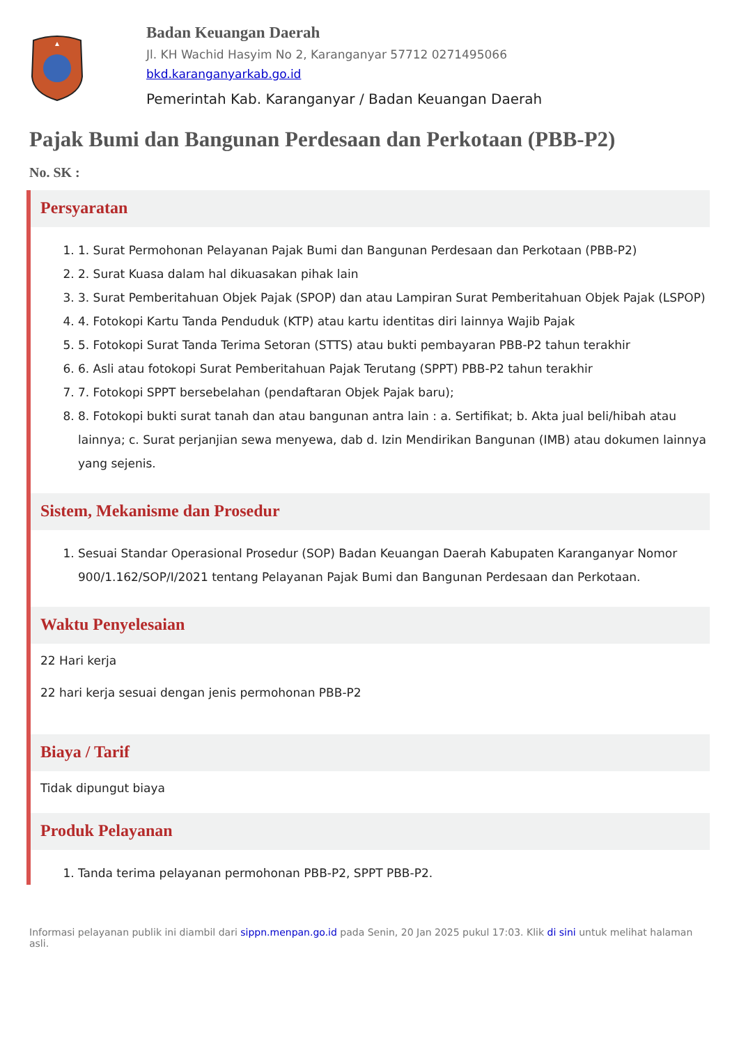Badan Keuangan Daerah
Jl. KH Wachid Hasyim No 2, Karanganyar 57712 0271495066
bkd.karanganyarkab.go.id
Pemerintah Kab. Karanganyar / Badan Keuangan Daerah
Pajak Bumi dan Bangunan Perdesaan dan Perkotaan (PBB-P2)
No. SK :
Persyaratan
1. 1. Surat Permohonan Pelayanan Pajak Bumi dan Bangunan Perdesaan dan Perkotaan (PBB-P2)
2. 2. Surat Kuasa dalam hal dikuasakan pihak lain
3. 3. Surat Pemberitahuan Objek Pajak (SPOP) dan atau Lampiran Surat Pemberitahuan Objek Pajak (LSPOP)
4. 4. Fotokopi Kartu Tanda Penduduk (KTP) atau kartu identitas diri lainnya Wajib Pajak
5. 5. Fotokopi Surat Tanda Terima Setoran (STTS) atau bukti pembayaran PBB-P2 tahun terakhir
6. 6. Asli atau fotokopi Surat Pemberitahuan Pajak Terutang (SPPT) PBB-P2 tahun terakhir
7. 7. Fotokopi SPPT bersebelahan (pendaftaran Objek Pajak baru);
8. 8. Fotokopi bukti surat tanah dan atau bangunan antra lain : a. Sertifikat; b. Akta jual beli/hibah atau lainnya; c. Surat perjanjian sewa menyewa, dab d. Izin Mendirikan Bangunan (IMB) atau dokumen lainnya yang sejenis.
Sistem, Mekanisme dan Prosedur
1. Sesuai Standar Operasional Prosedur (SOP) Badan Keuangan Daerah Kabupaten Karanganyar Nomor 900/1.162/SOP/I/2021 tentang Pelayanan Pajak Bumi dan Bangunan Perdesaan dan Perkotaan.
Waktu Penyelesaian
22 Hari kerja
22 hari kerja sesuai dengan jenis permohonan PBB-P2
Biaya / Tarif
Tidak dipungut biaya
Produk Pelayanan
1. Tanda terima pelayanan permohonan PBB-P2, SPPT PBB-P2.
Informasi pelayanan publik ini diambil dari sippn.menpan.go.id pada Senin, 20 Jan 2025 pukul 17:03. Klik di sini untuk melihat halaman asli.